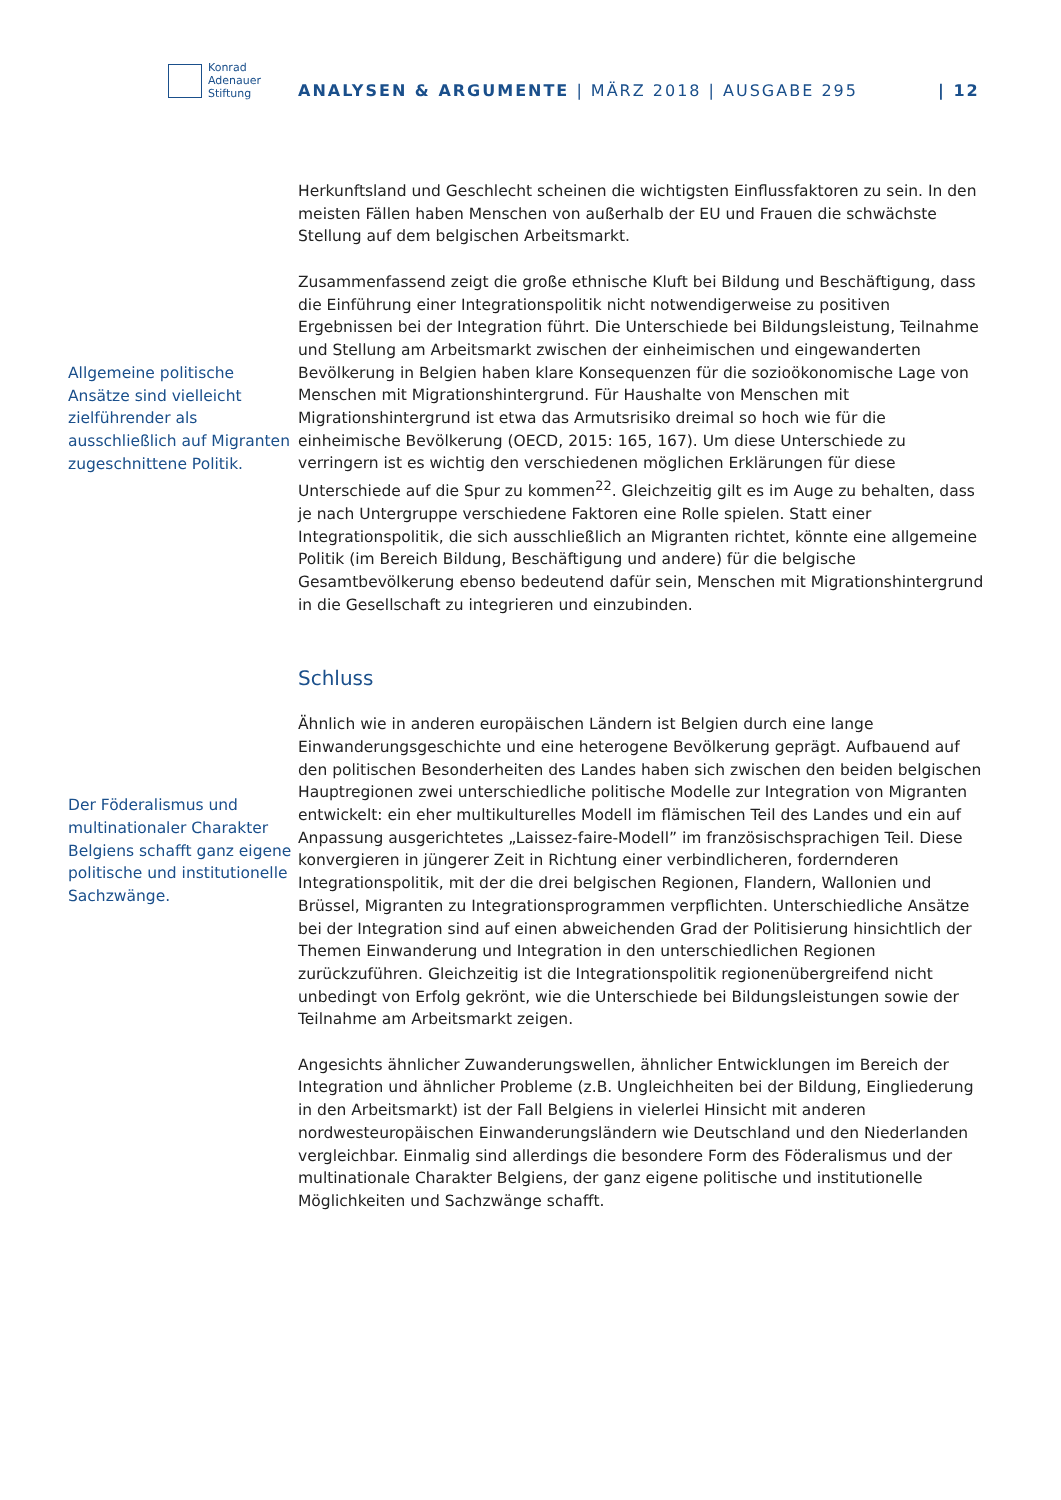Konrad
Adenauer
Stiftung
ANALYSEN & ARGUMENTE | MÄRZ 2018 | AUSGABE 295
| 12
Allgemeine politische Ansätze sind vielleicht zielführender als ausschließlich auf Migranten zugeschnittene Politik.
Der Föderalismus und multinationaler Charakter Belgiens schafft ganz eigene politische und institutionelle Sachzwänge.
Herkunftsland und Geschlecht scheinen die wichtigsten Einflussfaktoren zu sein. In den meisten Fällen haben Menschen von außerhalb der EU und Frauen die schwächste Stellung auf dem belgischen Arbeitsmarkt.
Zusammenfassend zeigt die große ethnische Kluft bei Bildung und Beschäftigung, dass die Einführung einer Integrationspolitik nicht notwendigerweise zu positiven Ergebnissen bei der Integration führt. Die Unterschiede bei Bildungsleistung, Teilnahme und Stellung am Arbeitsmarkt zwischen der einheimischen und eingewanderten Bevölkerung in Belgien haben klare Konsequenzen für die sozioökonomische Lage von Menschen mit Migrationshintergrund. Für Haushalte von Menschen mit Migrationshintergrund ist etwa das Armutsrisiko dreimal so hoch wie für die einheimische Bevölkerung (OECD, 2015: 165, 167). Um diese Unterschiede zu verringern ist es wichtig den verschiedenen möglichen Erklärungen für diese Unterschiede auf die Spur zu kommen<sup>22</sup>. Gleichzeitig gilt es im Auge zu behalten, dass je nach Untergruppe verschiedene Faktoren eine Rolle spielen. Statt einer Integrationspolitik, die sich ausschließlich an Migranten richtet, könnte eine allgemeine Politik (im Bereich Bildung, Beschäftigung und andere) für die belgische Gesamtbevölkerung ebenso bedeutend dafür sein, Menschen mit Migrationshintergrund in die Gesellschaft zu integrieren und einzubinden.
Schluss
Ähnlich wie in anderen europäischen Ländern ist Belgien durch eine lange Einwanderungsgeschichte und eine heterogene Bevölkerung geprägt. Aufbauend auf den politischen Besonderheiten des Landes haben sich zwischen den beiden belgischen Hauptregionen zwei unterschiedliche politische Modelle zur Integration von Migranten entwickelt: ein eher multikulturelles Modell im flämischen Teil des Landes und ein auf Anpassung ausgerichtetes „Laissez-faire-Modell” im französischsprachigen Teil. Diese konvergieren in jüngerer Zeit in Richtung einer verbindlicheren, fordernderen Integrationspolitik, mit der die drei belgischen Regionen, Flandern, Wallonien und Brüssel, Migranten zu Integrationsprogrammen verpflichten. Unterschiedliche Ansätze bei der Integration sind auf einen abweichenden Grad der Politisierung hinsichtlich der Themen Einwanderung und Integration in den unterschiedlichen Regionen zurückzuführen. Gleichzeitig ist die Integrationspolitik regionenübergreifend nicht unbedingt von Erfolg gekrönt, wie die Unterschiede bei Bildungsleistungen sowie der Teilnahme am Arbeitsmarkt zeigen.
Angesichts ähnlicher Zuwanderungswellen, ähnlicher Entwicklungen im Bereich der Integration und ähnlicher Probleme (z.B. Ungleichheiten bei der Bildung, Eingliederung in den Arbeitsmarkt) ist der Fall Belgiens in vielerlei Hinsicht mit anderen nordwesteuropäischen Einwanderungsländern wie Deutschland und den Niederlanden vergleichbar. Einmalig sind allerdings die besondere Form des Föderalismus und der multinationale Charakter Belgiens, der ganz eigene politische und institutionelle Möglichkeiten und Sachzwänge schafft.